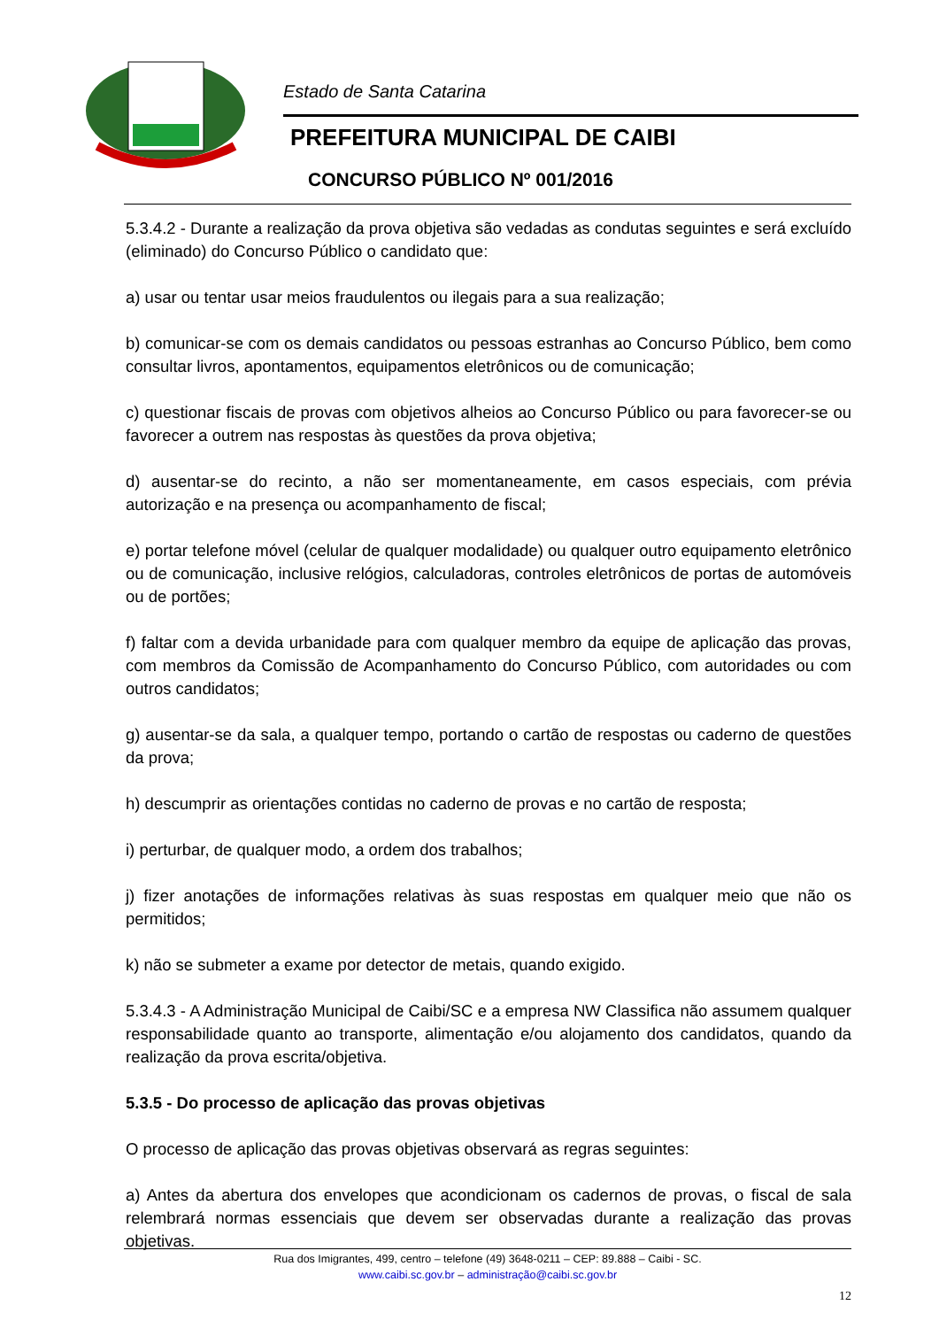Estado de Santa Catarina
PREFEITURA MUNICIPAL DE CAIBI
CONCURSO PÚBLICO Nº 001/2016
5.3.4.2 - Durante a realização da prova objetiva são vedadas as condutas seguintes e será excluído (eliminado) do Concurso Público o candidato que:
a) usar ou tentar usar meios fraudulentos ou ilegais para a sua realização;
b) comunicar-se com os demais candidatos ou pessoas estranhas ao Concurso Público, bem como consultar livros, apontamentos, equipamentos eletrônicos ou de comunicação;
c) questionar fiscais de provas com objetivos alheios ao Concurso Público ou para favorecer-se ou favorecer a outrem nas respostas às questões da prova objetiva;
d) ausentar-se do recinto, a não ser momentaneamente, em casos especiais, com prévia autorização e na presença ou acompanhamento de fiscal;
e) portar telefone móvel (celular de qualquer modalidade) ou qualquer outro equipamento eletrônico ou de comunicação, inclusive relógios, calculadoras, controles eletrônicos de portas de automóveis ou de portões;
f) faltar com a devida urbanidade para com qualquer membro da equipe de aplicação das provas, com membros da Comissão de Acompanhamento do Concurso Público, com autoridades ou com outros candidatos;
g) ausentar-se da sala, a qualquer tempo, portando o cartão de respostas ou caderno de questões da prova;
h) descumprir as orientações contidas no caderno de provas e no cartão de resposta;
i) perturbar, de qualquer modo, a ordem dos trabalhos;
j) fizer anotações de informações relativas às suas respostas em qualquer meio que não os permitidos;
k) não se submeter a exame por detector de metais, quando exigido.
5.3.4.3 - A Administração Municipal de Caibi/SC e a empresa NW Classifica não assumem qualquer responsabilidade quanto ao transporte, alimentação e/ou alojamento dos candidatos, quando da realização da prova escrita/objetiva.
5.3.5 - Do processo de aplicação das provas objetivas
O processo de aplicação das provas objetivas observará as regras seguintes:
a) Antes da abertura dos envelopes que acondicionam os cadernos de provas, o fiscal de sala relembrará normas essenciais que devem ser observadas durante a realização das provas objetivas.
Rua dos Imigrantes, 499, centro – telefone (49) 3648-0211 – CEP: 89.888 – Caibi - SC.
www.caibi.sc.gov.br – administração@caibi.sc.gov.br
12